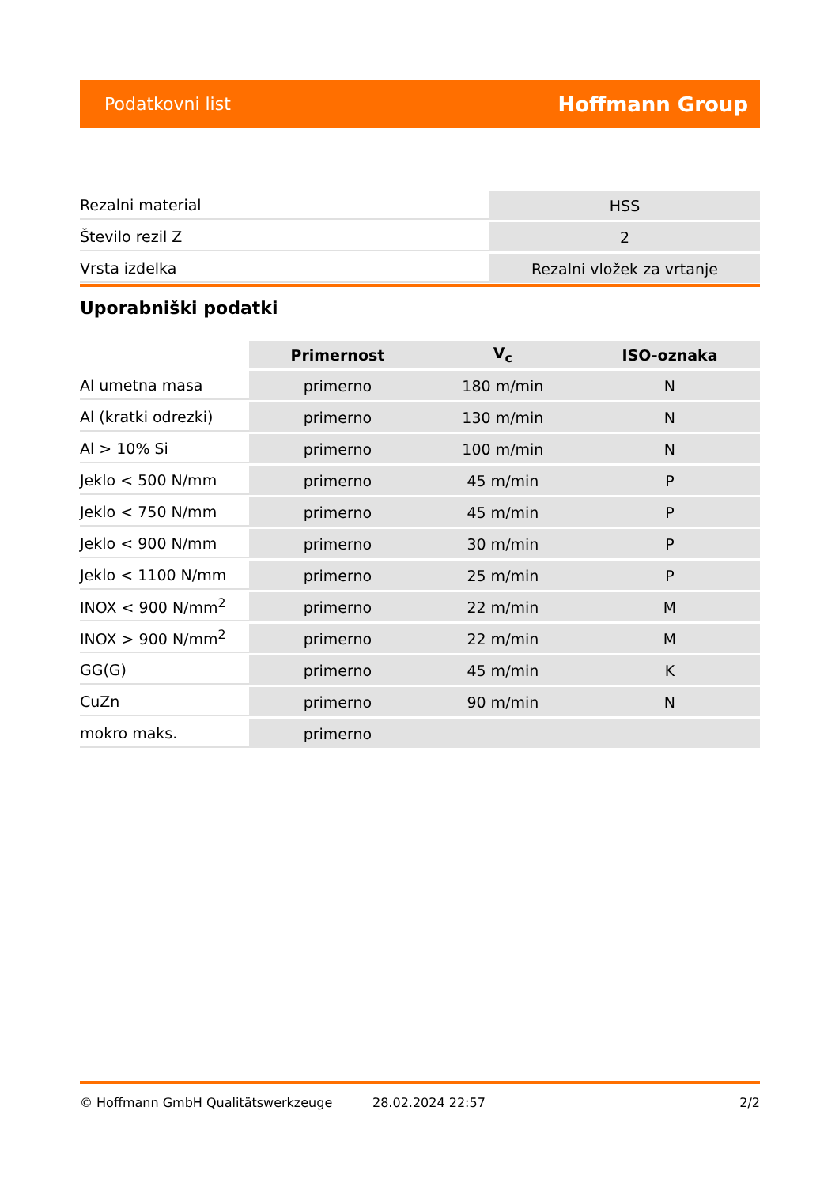Podatkovni list Hoffmann Group
| Rezalni material | HSS |
| Število rezil Z | 2 |
| Vrsta izdelka | Rezalni vložek za vrtanje |
Uporabniški podatki
| | Primernost | V<sub>c</sub> | ISO-oznaka |
| --- | --- | --- | --- |
| Al umetna masa | primerno | 180 m/min | N |
| Al (kratki odrezki) | primerno | 130 m/min | N |
| Al > 10% Si | primerno | 100 m/min | N |
| Jeklo < 500 N/mm | primerno | 45 m/min | P |
| Jeklo < 750 N/mm | primerno | 45 m/min | P |
| Jeklo < 900 N/mm | primerno | 30 m/min | P |
| Jeklo < 1100 N/mm | primerno | 25 m/min | P |
| INOX < 900 N/mm<sup>2</sup> | primerno | 22 m/min | M |
| INOX > 900 N/mm<sup>2</sup> | primerno | 22 m/min | M |
| GG(G) | primerno | 45 m/min | K |
| CuZn | primerno | 90 m/min | N |
| mokro maks. | primerno | | |
© Hoffmann GmbH Qualitätswerkzeuge 28.02.2024 22:57 2/2